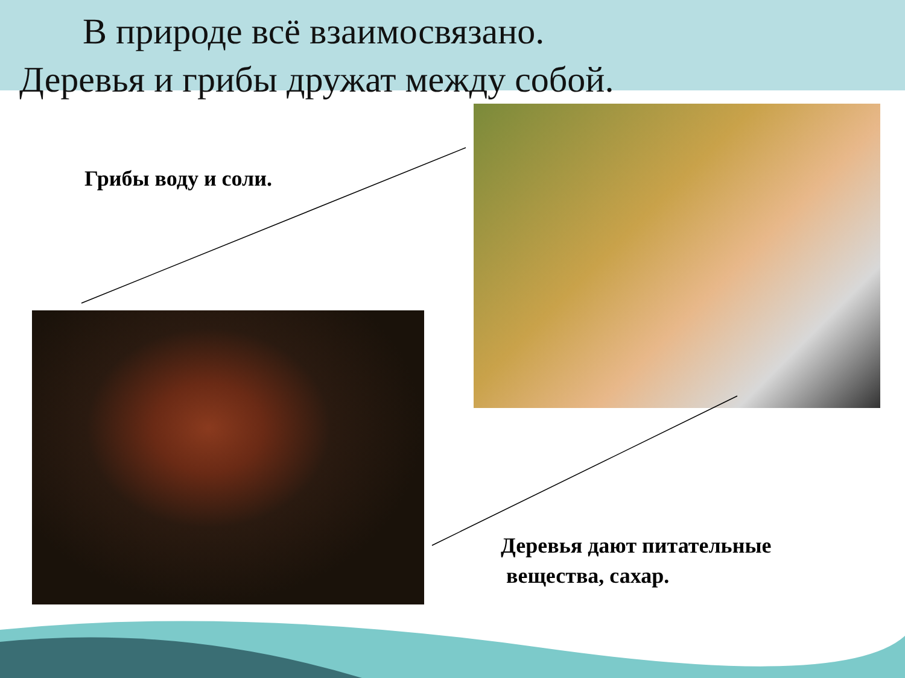В природе всё взаимосвязано.
Деревья и грибы дружат между собой.
Грибы воду и соли.
Деревья дают питательные
вещества, сахар.